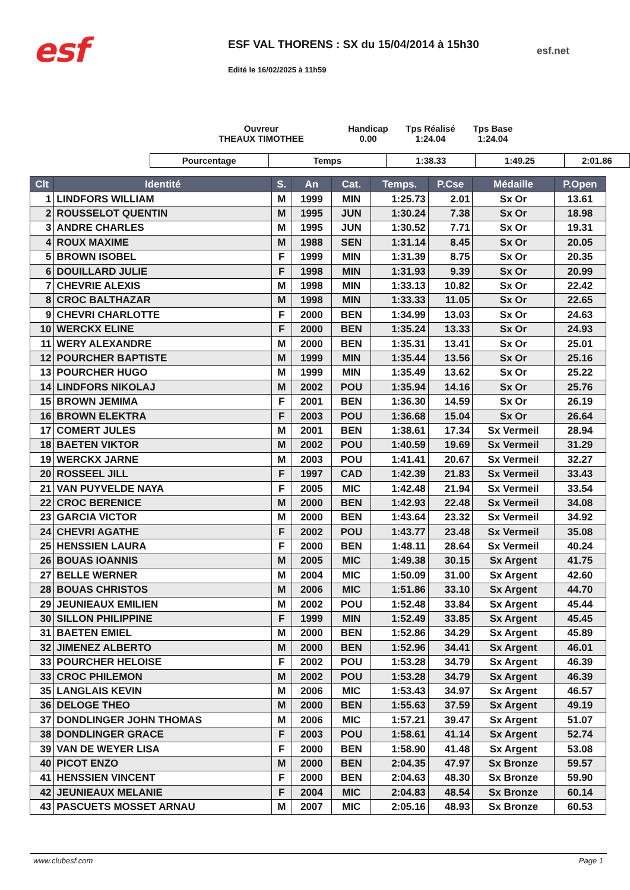esf
ESF VAL THORENS : SX du 15/04/2014 à 15h30
Edité le 16/02/2025 à 11h59
esf.net
Ouvreur
THEAUX TIMOTHEE
Handicap
0.00
Tps Réalisé
1:24.04
Tps Base
1:24.04
| Pourcentage | Temps | 1:38.33 | 1:49.25 | 2:01.86 |
| Clt | Identité | S. | An | Cat. | Temps. | P.Cse | Médaille | P.Open |
| --- | --- | --- | --- | --- | --- | --- | --- | --- |
| 1 | LINDFORS WILLIAM | M | 1999 | MIN | 1:25.73 | 2.01 | Sx Or | 13.61 |
| 2 | ROUSSELOT QUENTIN | M | 1995 | JUN | 1:30.24 | 7.38 | Sx Or | 18.98 |
| 3 | ANDRE CHARLES | M | 1995 | JUN | 1:30.52 | 7.71 | Sx Or | 19.31 |
| 4 | ROUX MAXIME | M | 1988 | SEN | 1:31.14 | 8.45 | Sx Or | 20.05 |
| 5 | BROWN ISOBEL | F | 1999 | MIN | 1:31.39 | 8.75 | Sx Or | 20.35 |
| 6 | DOUILLARD JULIE | F | 1998 | MIN | 1:31.93 | 9.39 | Sx Or | 20.99 |
| 7 | CHEVRIE ALEXIS | M | 1998 | MIN | 1:33.13 | 10.82 | Sx Or | 22.42 |
| 8 | CROC BALTHAZAR | M | 1998 | MIN | 1:33.33 | 11.05 | Sx Or | 22.65 |
| 9 | CHEVRI CHARLOTTE | F | 2000 | BEN | 1:34.99 | 13.03 | Sx Or | 24.63 |
| 10 | WERCKX ELINE | F | 2000 | BEN | 1:35.24 | 13.33 | Sx Or | 24.93 |
| 11 | WERY ALEXANDRE | M | 2000 | BEN | 1:35.31 | 13.41 | Sx Or | 25.01 |
| 12 | POURCHER BAPTISTE | M | 1999 | MIN | 1:35.44 | 13.56 | Sx Or | 25.16 |
| 13 | POURCHER HUGO | M | 1999 | MIN | 1:35.49 | 13.62 | Sx Or | 25.22 |
| 14 | LINDFORS NIKOLAJ | M | 2002 | POU | 1:35.94 | 14.16 | Sx Or | 25.76 |
| 15 | BROWN JEMIMA | F | 2001 | BEN | 1:36.30 | 14.59 | Sx Or | 26.19 |
| 16 | BROWN ELEKTRA | F | 2003 | POU | 1:36.68 | 15.04 | Sx Or | 26.64 |
| 17 | COMERT JULES | M | 2001 | BEN | 1:38.61 | 17.34 | Sx Vermeil | 28.94 |
| 18 | BAETEN VIKTOR | M | 2002 | POU | 1:40.59 | 19.69 | Sx Vermeil | 31.29 |
| 19 | WERCKX JARNE | M | 2003 | POU | 1:41.41 | 20.67 | Sx Vermeil | 32.27 |
| 20 | ROSSEEL JILL | F | 1997 | CAD | 1:42.39 | 21.83 | Sx Vermeil | 33.43 |
| 21 | VAN PUYVELDE NAYA | F | 2005 | MIC | 1:42.48 | 21.94 | Sx Vermeil | 33.54 |
| 22 | CROC BERENICE | M | 2000 | BEN | 1:42.93 | 22.48 | Sx Vermeil | 34.08 |
| 23 | GARCIA VICTOR | M | 2000 | BEN | 1:43.64 | 23.32 | Sx Vermeil | 34.92 |
| 24 | CHEVRI AGATHE | F | 2002 | POU | 1:43.77 | 23.48 | Sx Vermeil | 35.08 |
| 25 | HENSSIEN LAURA | F | 2000 | BEN | 1:48.11 | 28.64 | Sx Vermeil | 40.24 |
| 26 | BOUAS IOANNIS | M | 2005 | MIC | 1:49.38 | 30.15 | Sx Argent | 41.75 |
| 27 | BELLE WERNER | M | 2004 | MIC | 1:50.09 | 31.00 | Sx Argent | 42.60 |
| 28 | BOUAS CHRISTOS | M | 2006 | MIC | 1:51.86 | 33.10 | Sx Argent | 44.70 |
| 29 | JEUNIEAUX EMILIEN | M | 2002 | POU | 1:52.48 | 33.84 | Sx Argent | 45.44 |
| 30 | SILLON PHILIPPINE | F | 1999 | MIN | 1:52.49 | 33.85 | Sx Argent | 45.45 |
| 31 | BAETEN EMIEL | M | 2000 | BEN | 1:52.86 | 34.29 | Sx Argent | 45.89 |
| 32 | JIMENEZ ALBERTO | M | 2000 | BEN | 1:52.96 | 34.41 | Sx Argent | 46.01 |
| 33 | POURCHER HELOISE | F | 2002 | POU | 1:53.28 | 34.79 | Sx Argent | 46.39 |
| 33 | CROC PHILEMON | M | 2002 | POU | 1:53.28 | 34.79 | Sx Argent | 46.39 |
| 35 | LANGLAIS KEVIN | M | 2006 | MIC | 1:53.43 | 34.97 | Sx Argent | 46.57 |
| 36 | DELOGE THEO | M | 2000 | BEN | 1:55.63 | 37.59 | Sx Argent | 49.19 |
| 37 | DONDLINGER JOHN THOMAS | M | 2006 | MIC | 1:57.21 | 39.47 | Sx Argent | 51.07 |
| 38 | DONDLINGER GRACE | F | 2003 | POU | 1:58.61 | 41.14 | Sx Argent | 52.74 |
| 39 | VAN DE WEYER LISA | F | 2000 | BEN | 1:58.90 | 41.48 | Sx Argent | 53.08 |
| 40 | PICOT ENZO | M | 2000 | BEN | 2:04.35 | 47.97 | Sx Bronze | 59.57 |
| 41 | HENSSIEN VINCENT | F | 2000 | BEN | 2:04.63 | 48.30 | Sx Bronze | 59.90 |
| 42 | JEUNIEAUX MELANIE | F | 2004 | MIC | 2:04.83 | 48.54 | Sx Bronze | 60.14 |
| 43 | PASCUETS MOSSET ARNAU | M | 2007 | MIC | 2:05.16 | 48.93 | Sx Bronze | 60.53 |
www.clubesf.com Page 1